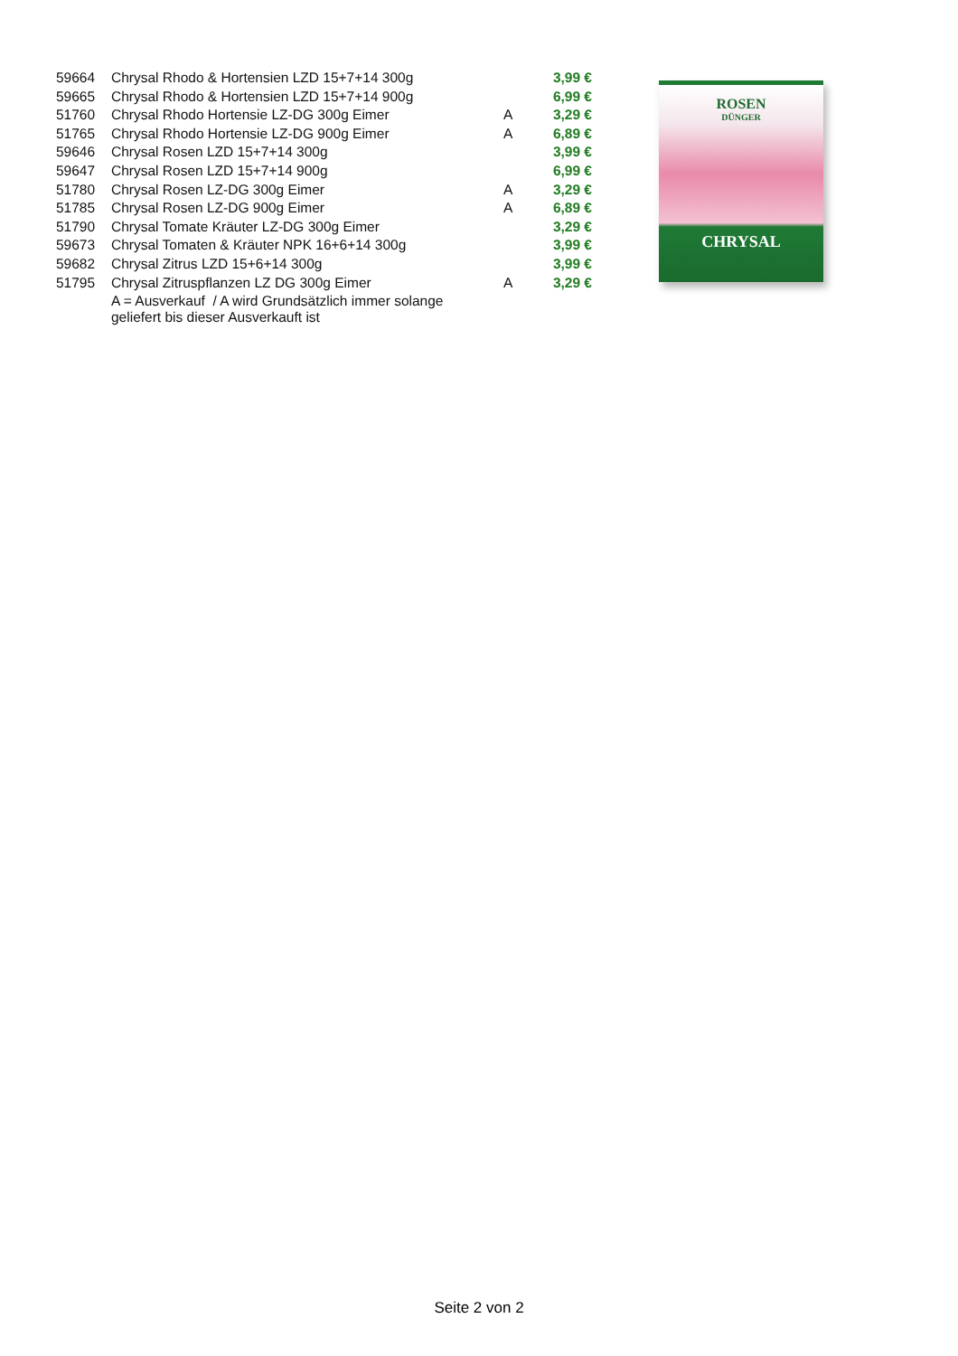| 59664 | Chrysal Rhodo & Hortensien LZD 15+7+14 300g | | 3,99 € |
| 59665 | Chrysal Rhodo & Hortensien LZD 15+7+14 900g | | 6,99 € |
| 51760 | Chrysal Rhodo Hortensie LZ-DG 300g Eimer | A | 3,29 € |
| 51765 | Chrysal Rhodo Hortensie LZ-DG 900g Eimer | A | 6,89 € |
| 59646 | Chrysal Rosen LZD 15+7+14 300g | | 3,99 € |
| 59647 | Chrysal Rosen LZD 15+7+14 900g | | 6,99 € |
| 51780 | Chrysal Rosen LZ-DG 300g Eimer | A | 3,29 € |
| 51785 | Chrysal Rosen LZ-DG 900g Eimer | A | 6,89 € |
| 51790 | Chrysal Tomate Kräuter LZ-DG 300g Eimer | | 3,29 € |
| 59673 | Chrysal Tomaten & Kräuter NPK 16+6+14 300g | | 3,99 € |
| 59682 | Chrysal Zitrus LZD 15+6+14 300g | | 3,99 € |
| 51795 | Chrysal Zitruspflanzen LZ DG 300g Eimer | A | 3,29 € |
| | A = Ausverkauf / A wird Grundsätzlich immer solange geliefert bis dieser Ausverkauft ist | | |
ROSEN
DÜNGER
CHRYSAL
Seite 2 von 2